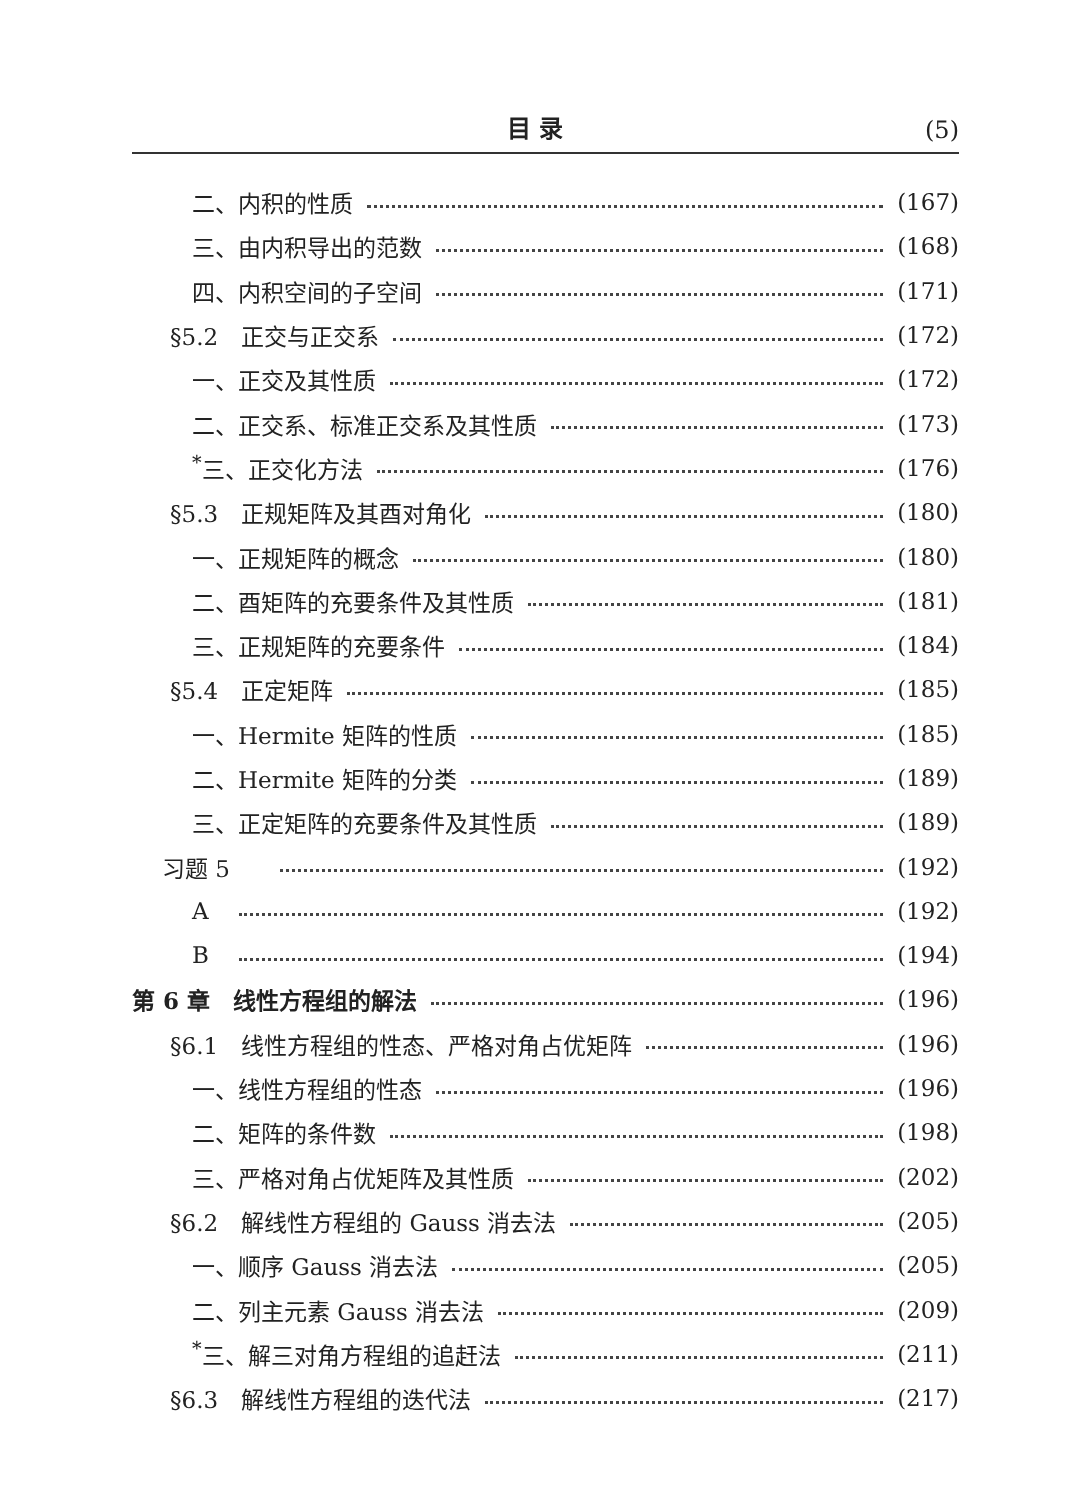目 录 (5)
二、内积的性质 (167)
三、由内积导出的范数 (168)
四、内积空间的子空间 (171)
§5.2　正交与正交系 (172)
一、正交及其性质 (172)
二、正交系、标准正交系及其性质 (173)
<sup>*</sup> 三、正交化方法 (176)
§5.3　正规矩阵及其酉对角化 (180)
一、正规矩阵的概念 (180)
二、酉矩阵的充要条件及其性质 (181)
三、正规矩阵的充要条件 (184)
§5.4　正定矩阵 (185)
一、Hermite 矩阵的性质 (185)
二、Hermite 矩阵的分类 (189)
三、正定矩阵的充要条件及其性质 (189)
习题 5 (192)
A (192)
B (194)
第 6 章　线性方程组的解法 (196)
§6.1　线性方程组的性态、严格对角占优矩阵 (196)
一、线性方程组的性态 (196)
二、矩阵的条件数 (198)
三、严格对角占优矩阵及其性质 (202)
§6.2　解线性方程组的 Gauss 消去法 (205)
一、顺序 Gauss 消去法 (205)
二、列主元素 Gauss 消去法 (209)
<sup>*</sup> 三、解三对角方程组的追赶法 (211)
§6.3　解线性方程组的迭代法 (217)